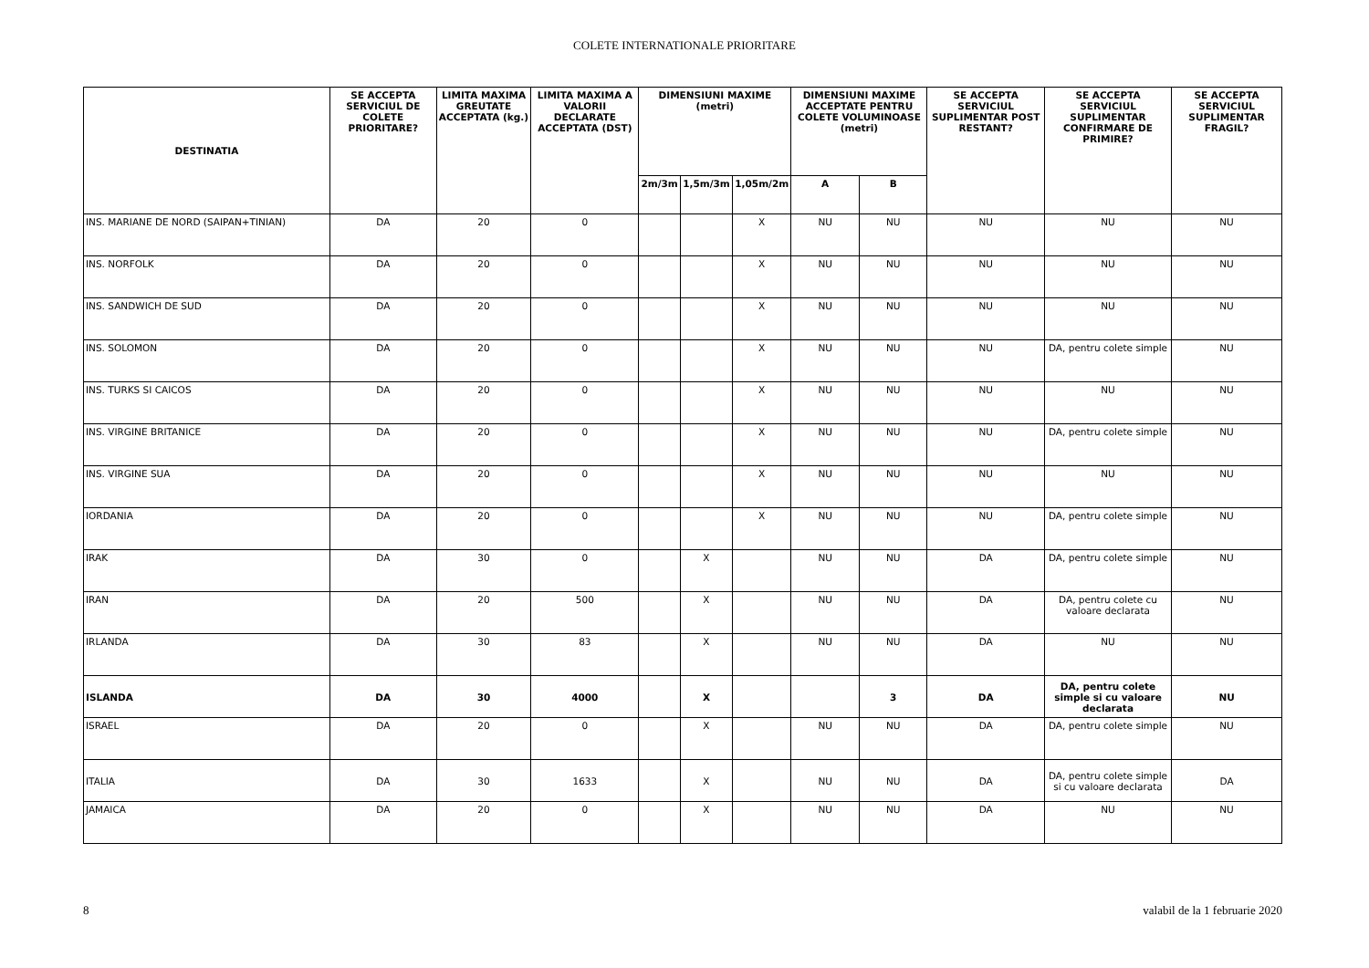COLETE INTERNATIONALE PRIORITARE
| DESTINATIA | SE ACCEPTA SERVICIUL DE COLETE PRIORITARE? | LIMITA MAXIMA GREUTATE ACCEPTATA (kg.) | LIMITA MAXIMA A VALORII DECLARATE ACCEPTATA (DST) | DIMENSIUNI MAXIME (metri) | | | DIMENSIUNI MAXIME ACCEPTATE PENTRU COLETE VOLUMINOASE (metri) | | SE ACCEPTA SERVICIUL SUPLIMENTAR POST RESTANT? | SE ACCEPTA SERVICIUL SUPLIMENTAR CONFIRMARE DE PRIMIRE? | SE ACCEPTA SERVICIUL SUPLIMENTAR FRAGIL? |
| --- | --- | --- | --- | --- | --- | --- | --- | --- | --- | --- | --- |
| | | | | 2m/3m | 1,5m/3m | 1,05m/2m | A | B | | | |
| INS. MARIANE DE NORD (SAIPAN+TINIAN) | DA | 20 | 0 | | | X | NU | NU | NU | NU | NU |
| INS. NORFOLK | DA | 20 | 0 | | | X | NU | NU | NU | NU | NU |
| INS. SANDWICH DE SUD | DA | 20 | 0 | | | X | NU | NU | NU | NU | NU |
| INS. SOLOMON | DA | 20 | 0 | | | X | NU | NU | NU | DA, pentru colete simple | NU |
| INS. TURKS SI CAICOS | DA | 20 | 0 | | | X | NU | NU | NU | NU | NU |
| INS. VIRGINE BRITANICE | DA | 20 | 0 | | | X | NU | NU | NU | DA, pentru colete simple | NU |
| INS. VIRGINE SUA | DA | 20 | 0 | | | X | NU | NU | NU | NU | NU |
| IORDANIA | DA | 20 | 0 | | | X | NU | NU | NU | DA, pentru colete simple | NU |
| IRAK | DA | 30 | 0 | | X | | NU | NU | DA | DA, pentru colete simple | NU |
| IRAN | DA | 20 | 500 | | X | | NU | NU | DA | DA, pentru colete cu valoare declarata | NU |
| IRLANDA | DA | 30 | 83 | | X | | NU | NU | DA | NU | NU |
| ISLANDA | DA | 30 | 4000 | | X | | | 3 | DA | DA, pentru colete simple si cu valoare declarata | NU |
| ISRAEL | DA | 20 | 0 | | X | | NU | NU | DA | DA, pentru colete simple | NU |
| ITALIA | DA | 30 | 1633 | | X | | NU | NU | DA | DA, pentru colete simple si cu valoare declarata | DA |
| JAMAICA | DA | 20 | 0 | | X | | NU | NU | DA | NU | NU |
8 valabil de la 1 februarie 2020